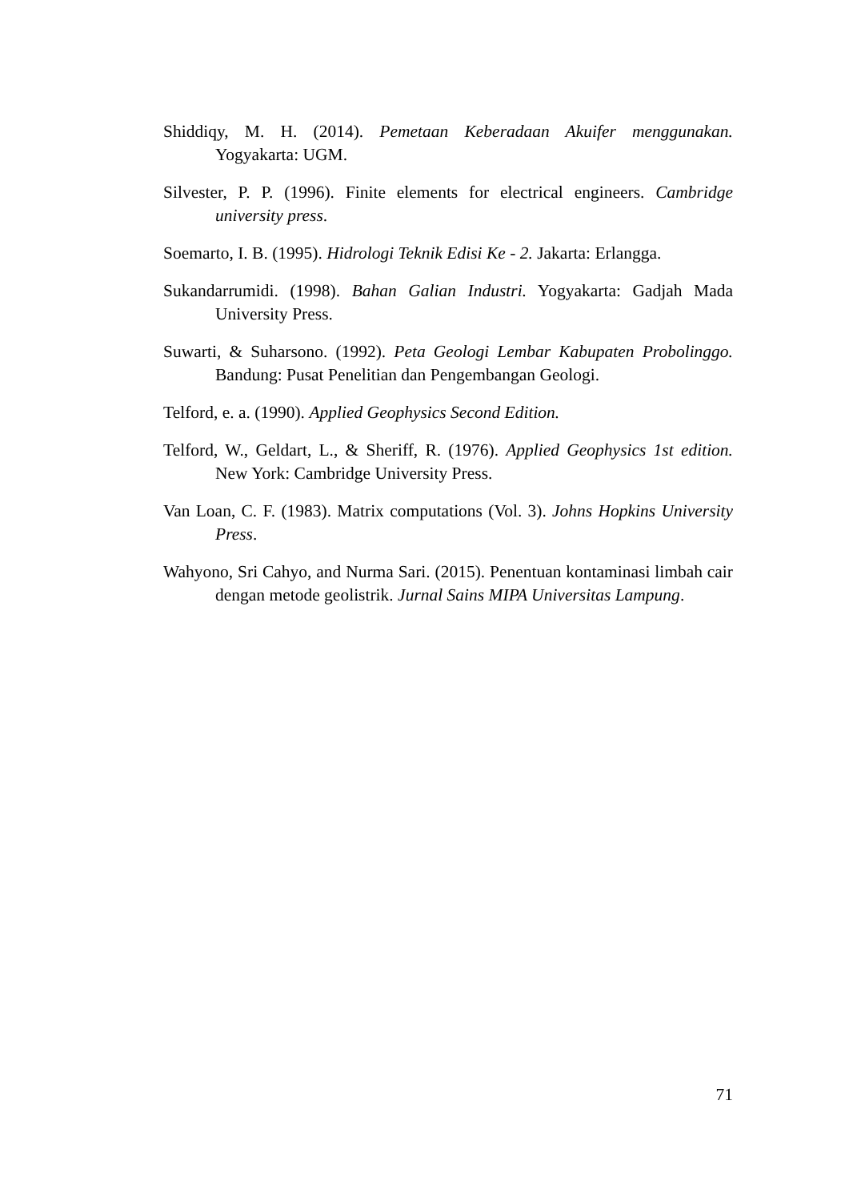Shiddiqy, M. H. (2014). Pemetaan Keberadaan Akuifer menggunakan. Yogyakarta: UGM.
Silvester, P. P. (1996). Finite elements for electrical engineers. Cambridge university press.
Soemarto, I. B. (1995). Hidrologi Teknik Edisi Ke - 2. Jakarta: Erlangga.
Sukandarrumidi. (1998). Bahan Galian Industri. Yogyakarta: Gadjah Mada University Press.
Suwarti, & Suharsono. (1992). Peta Geologi Lembar Kabupaten Probolinggo. Bandung: Pusat Penelitian dan Pengembangan Geologi.
Telford, e. a. (1990). Applied Geophysics Second Edition.
Telford, W., Geldart, L., & Sheriff, R. (1976). Applied Geophysics 1st edition. New York: Cambridge University Press.
Van Loan, C. F. (1983). Matrix computations (Vol. 3). Johns Hopkins University Press.
Wahyono, Sri Cahyo, and Nurma Sari. (2015). Penentuan kontaminasi limbah cair dengan metode geolistrik. Jurnal Sains MIPA Universitas Lampung.
71